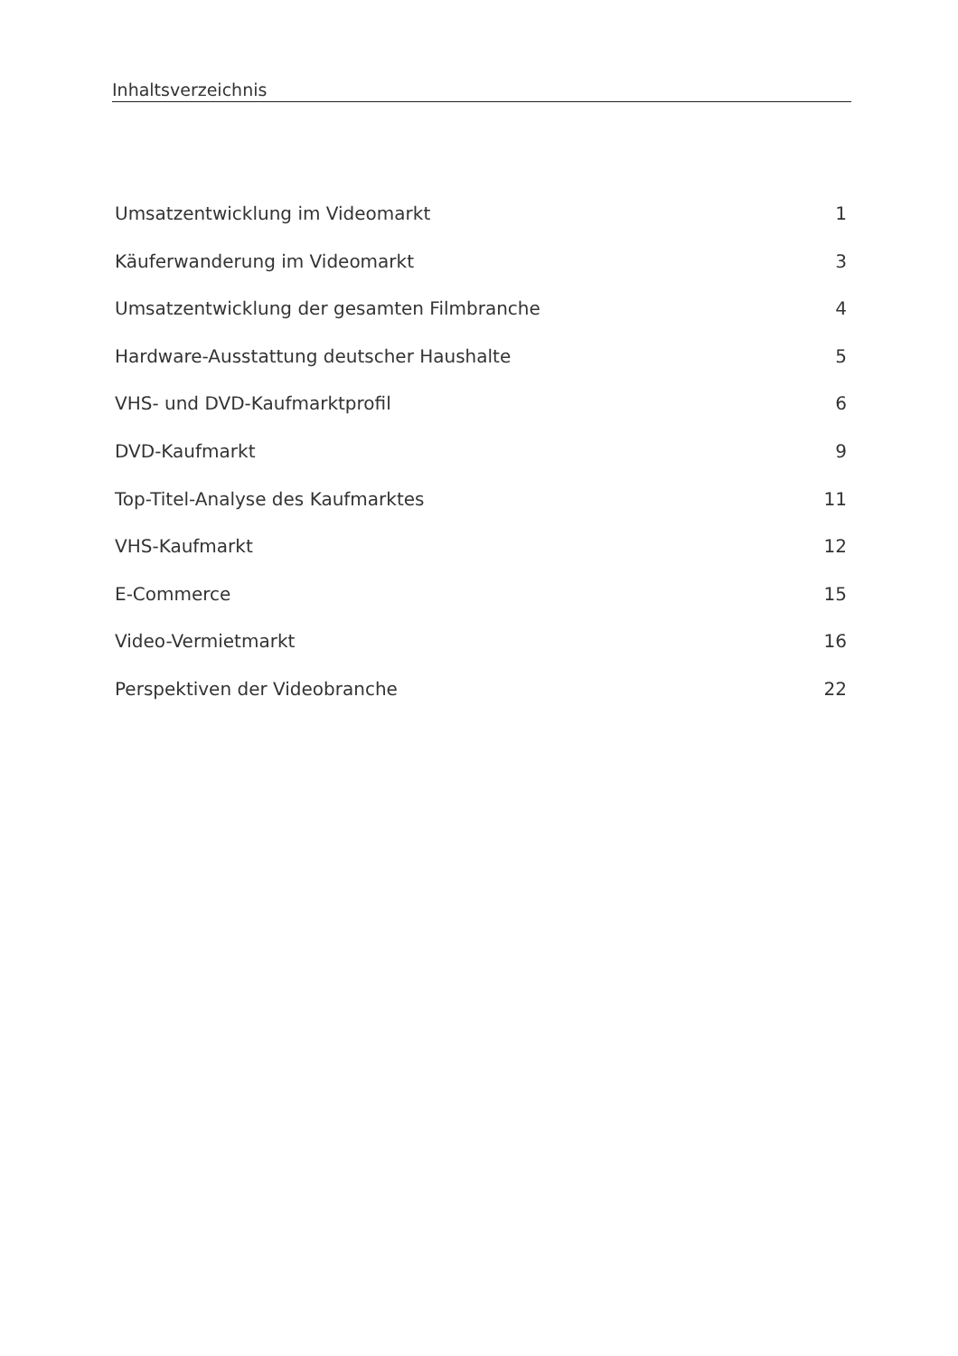Inhaltsverzeichnis
Umsatzentwicklung im Videomarkt 1
Käuferwanderung im Videomarkt 3
Umsatzentwicklung der gesamten Filmbranche 4
Hardware-Ausstattung deutscher Haushalte 5
VHS- und DVD-Kaufmarktprofil 6
DVD-Kaufmarkt 9
Top-Titel-Analyse des Kaufmarktes 11
VHS-Kaufmarkt 12
E-Commerce 15
Video-Vermietmarkt 16
Perspektiven der Videobranche 22